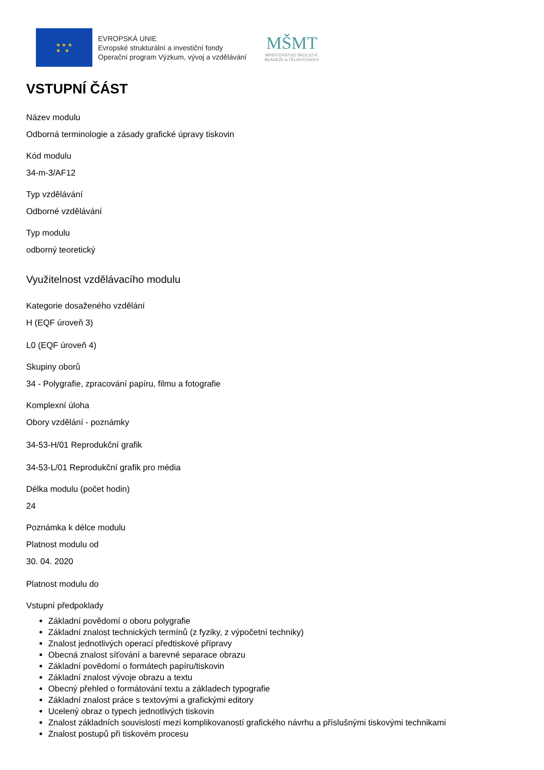★ ★ ★
★ ★
EVROPSKÁ UNIE
Evropské strukturální a investiční fondy
Operační program Výzkum, vývoj a vzdělávání
MŠMT
MINISTERSTVO ŠKOLSTVÍ,
MLÁDEŽE A TĚLOVÝCHOVY
VSTUPNÍ ČÁST
Název modulu
Odborná terminologie a zásady grafické úpravy tiskovin
Kód modulu
34-m-3/AF12
Typ vzdělávání
Odborné vzdělávání
Typ modulu
odborný teoretický
Využitelnost vzdělávacího modulu
Kategorie dosaženého vzdělání
H (EQF úroveň 3)
L0 (EQF úroveň 4)
Skupiny oborů
34 - Polygrafie, zpracování papíru, filmu a fotografie
Komplexní úloha
Obory vzdělání - poznámky
34-53-H/01 Reprodukční grafik
34-53-L/01 Reprodukční grafik pro média
Délka modulu (počet hodin)
24
Poznámka k délce modulu
Platnost modulu od
30. 04. 2020
Platnost modulu do
Vstupní předpoklady
Základní povědomí o oboru polygrafie
Základní znalost technických termínů (z fyziky, z výpočetní techniky)
Znalost jednotlivých operací předtiskové přípravy
Obecná znalost síťování a barevné separace obrazu
Základní povědomí o formátech papíru/tiskovin
Základní znalost vývoje obrazu a textu
Obecný přehled o formátování textu a základech typografie
Základní znalost práce s textovými a grafickými editory
Ucelený obraz o typech jednotlivých tiskovin
Znalost základních souvislostí mezi komplikovaností grafického návrhu a příslušnými tiskovými technikami
Znalost postupů při tiskovém procesu